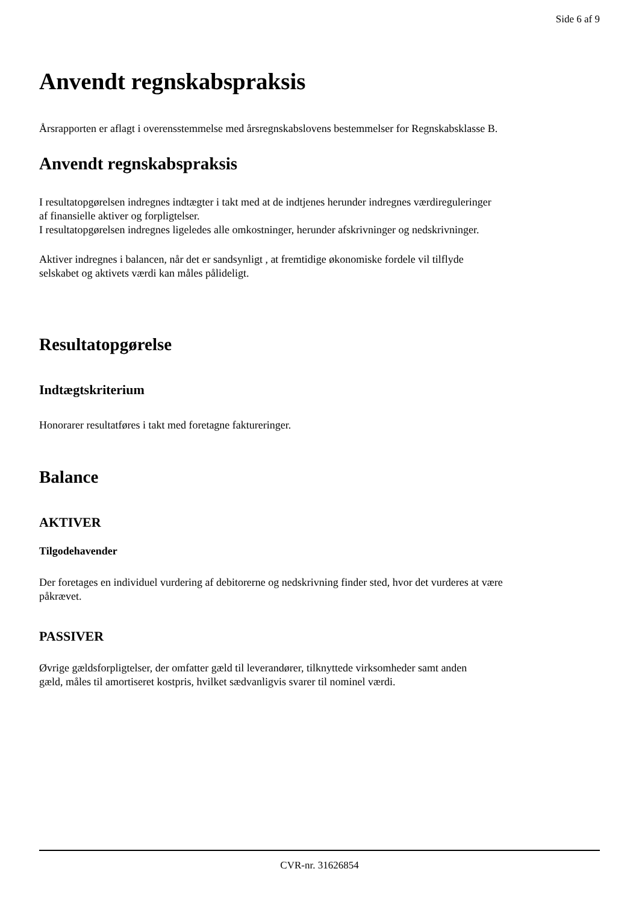Side 6 af 9
Anvendt regnskabspraksis
Årsrapporten er aflagt i overensstemmelse med årsregnskabslovens bestemmelser for Regnskabsklasse B.
Anvendt regnskabspraksis
I resultatopgørelsen indregnes indtægter i takt med at de indtjenes herunder indregnes værdireguleringer
af finansielle aktiver og forpligtelser.
I resultatopgørelsen indregnes ligeledes alle omkostninger, herunder afskrivninger og nedskrivninger.
Aktiver indregnes i balancen, når det er sandsynligt , at fremtidige økonomiske fordele vil tilflyde
selskabet og aktivets værdi kan måles pålideligt.
Resultatopgørelse
Indtægtskriterium
Honorarer resultatføres i takt med foretagne faktureringer.
Balance
AKTIVER
Tilgodehavender
Der foretages en individuel vurdering af debitorerne og nedskrivning finder sted, hvor det vurderes at være
påkrævet.
PASSIVER
Øvrige gældsforpligtelser, der omfatter gæld til leverandører, tilknyttede virksomheder samt anden
gæld, måles til amortiseret kostpris, hvilket sædvanligvis svarer til nominel værdi.
CVR-nr. 31626854